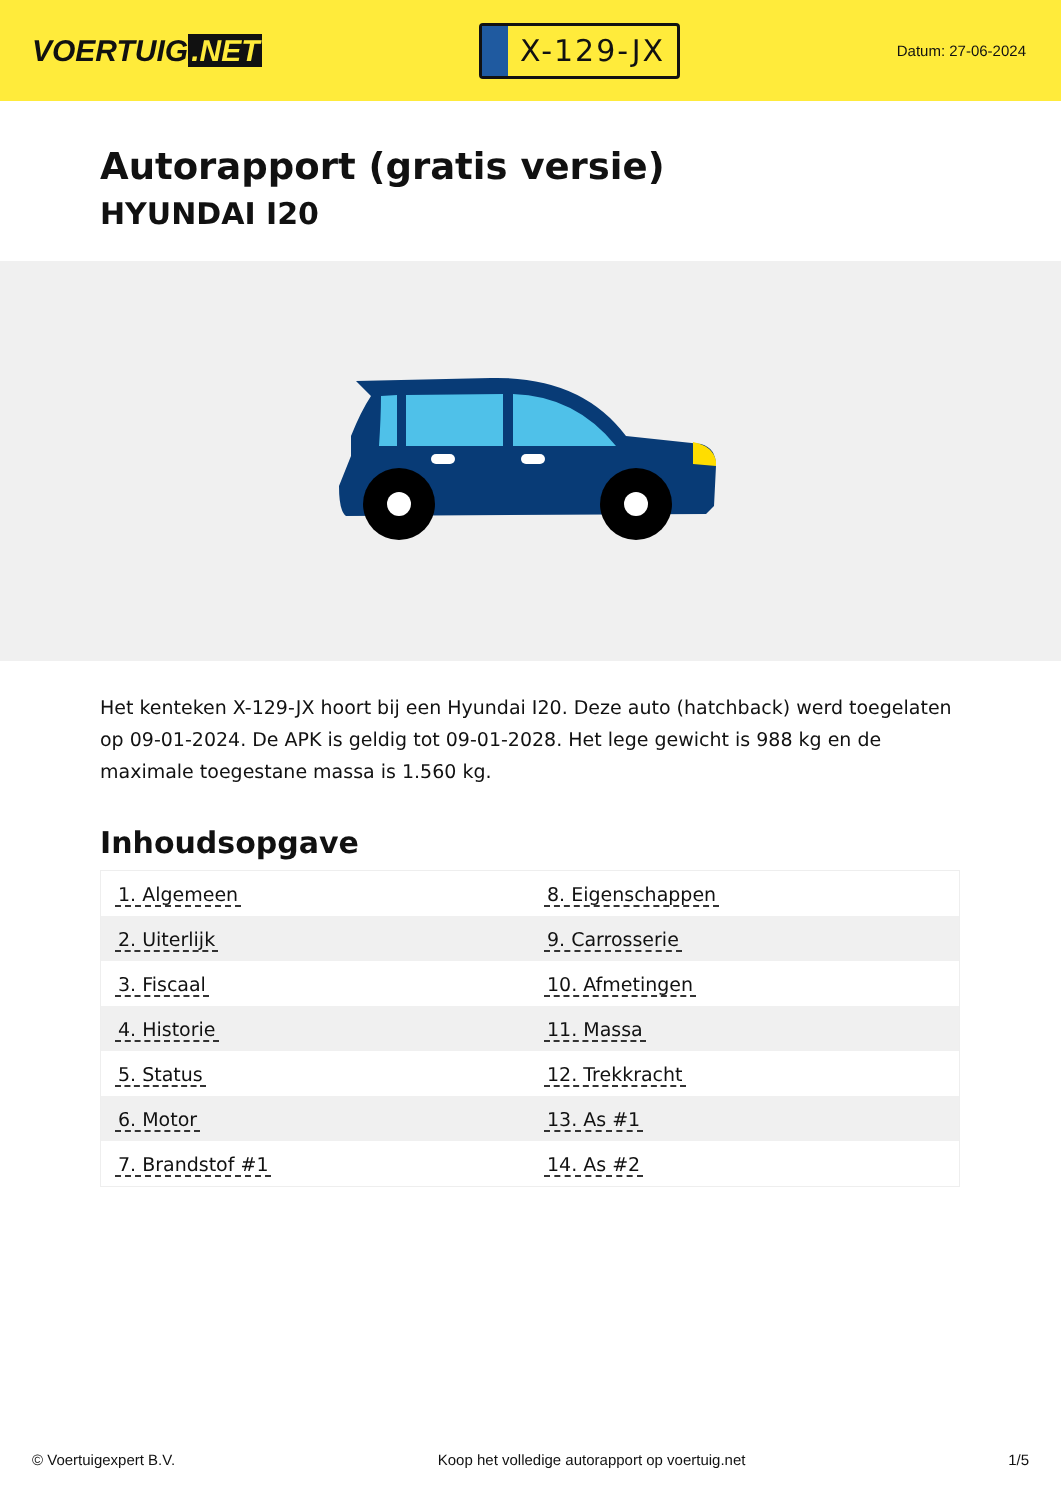VOERTUIG.NET
X-129-JX
Datum: 27-06-2024
Autorapport (gratis versie)
HYUNDAI I20
Het kenteken X-129-JX hoort bij een Hyundai I20. Deze auto (hatchback) werd toegelaten op 09-01-2024. De APK is geldig tot 09-01-2028. Het lege gewicht is 988 kg en de maximale toegestane massa is 1.560 kg.
Inhoudsopgave
| 1. Algemeen | 8. Eigenschappen |
| 2. Uiterlijk | 9. Carrosserie |
| 3. Fiscaal | 10. Afmetingen |
| 4. Historie | 11. Massa |
| 5. Status | 12. Trekkracht |
| 6. Motor | 13. As #1 |
| 7. Brandstof #1 | 14. As #2 |
© Voertuigexpert B.V. Koop het volledige autorapport op voertuig.net
1/5